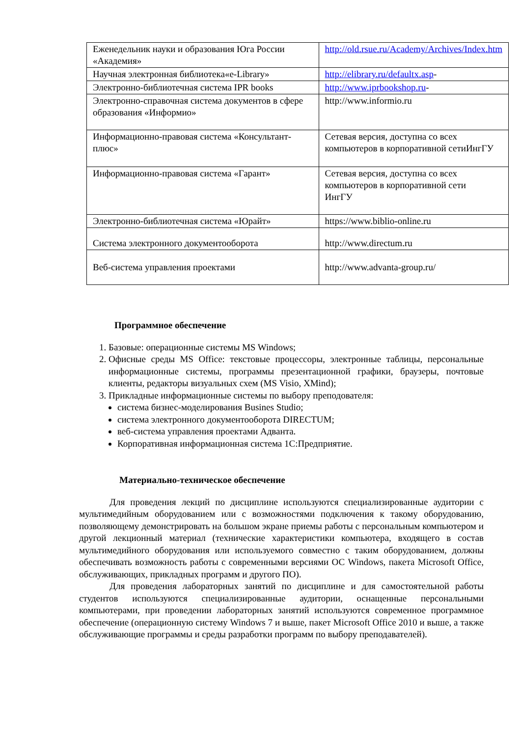| Еженедельник науки и образования Юга России «Академия» | http://old.rsue.ru/Academy/Archives/Index.htm |
| Научная электронная библиотека«e-Library» | http://elibrary.ru/defaultx.asp - |
| Электронно-библиотечная система IPR books | http://www.iprbookshop.ru - |
| Электронно-справочная система документов в сфере образования «Информио» | http://www.informio.ru |
| Информационно-правовая система «Консультант-плюс» | Сетевая версия, доступна со всех компьютеров в корпоративной сетиИнгГУ |
| Информационно-правовая система «Гарант» | Сетевая версия, доступна со всех компьютеров в корпоративной сети ИнгГУ |
| Электронно-библиотечная система «Юрайт» | https://www.biblio-online.ru |
| Система электронного документооборота | http://www.directum.ru |
| Веб-система управления проектами | http://www.advanta-group.ru/ |
Программное обеспечение
1. Базовые: операционные системы MS Windows;
2. Офисные среды MS Office: текстовые процессоры, электронные таблицы, персональные информационные системы, программы презентационной графики, браузеры, почтовые клиенты, редакторы визуальных схем (MS Visio, XMind);
3. Прикладные информационные системы по выбору преподователя:
система бизнес-моделирования Busines Studio;
система электронного документооборота DIRECTUM;
веб-система управления проектами Адванта.
Корпоративная информационная система 1С:Предприятие.
Материально-техническое обеспечение
Для проведения лекций по дисциплине используются специализированные аудитории с мультимедийным оборудованием или с возможностями подключения к такому оборудованию, позволяющему демонстрировать на большом экране приемы работы с персональным компьютером и другой лекционный материал (технические характеристики компьютера, входящего в состав мультимедийного оборудования или используемого совместно с таким оборудованием, должны обеспечивать возможность работы с современными версиями ОС Windows, пакета Microsoft Office, обслуживающих, прикладных программ и другого ПО).
Для проведения лабораторных занятий по дисциплине и для самостоятельной работы студентов используются специализированные аудитории, оснащенные персональными компьютерами, при проведении лабораторных занятий используются современное программное обеспечение (операционную систему Windows 7 и выше, пакет Microsoft Office 2010 и выше, а также обслуживающие программы и среды разработки программ по выбору преподавателей).